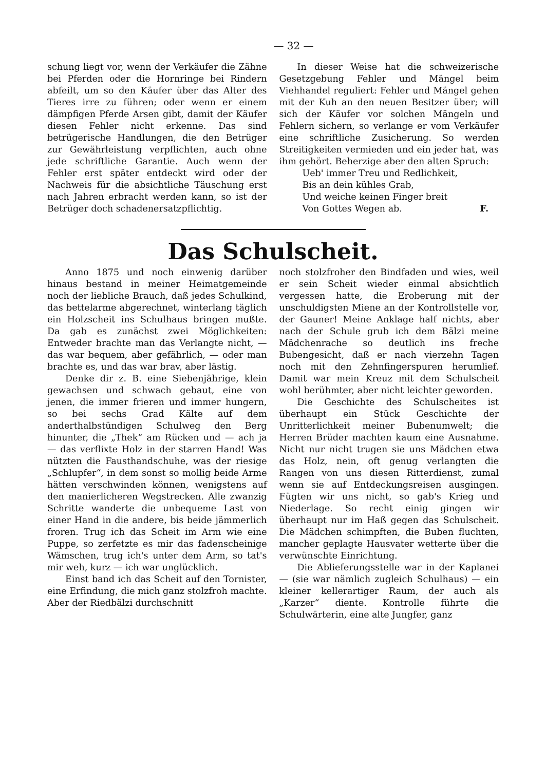— 32 —
schung liegt vor, wenn der Verkäufer die Zähne bei Pferden oder die Hornringe bei Rindern abfeilt, um so den Käufer über das Alter des Tieres irre zu führen; oder wenn er einem dämpfigen Pferde Arsen gibt, damit der Käufer diesen Fehler nicht erkenne. Das sind betrügerische Handlungen, die den Betrüger zur Gewährleistung verpflichten, auch ohne jede schriftliche Garantie. Auch wenn der Fehler erst später entdeckt wird oder der Nachweis für die absichtliche Täuschung erst nach Jahren erbracht werden kann, so ist der Betrüger doch schadenersatzpflichtig.
In dieser Weise hat die schweizerische Gesetzgebung Fehler und Mängel beim Viehhandel reguliert: Fehler und Mängel gehen mit der Kuh an den neuen Besitzer über; will sich der Käufer vor solchen Mängeln und Fehlern sichern, so verlange er vom Verkäufer eine schriftliche Zusicherung. So werden Streitigkeiten vermieden und ein jeder hat, was ihm gehört. Beherzige aber den alten Spruch:
Ueb' immer Treu und Redlichkeit,
Bis an dein kühles Grab,
Und weiche keinen Finger breit
Von Gottes Wegen ab.
F.
Das Schulscheit.
Anno 1875 und noch einwenig darüber hinaus bestand in meiner Heimatgemeinde noch der liebliche Brauch, daß jedes Schulkind, das bettelarme abgerechnet, winterlang täglich ein Holzscheit ins Schulhaus bringen mußte. Da gab es zunächst zwei Möglichkeiten: Entweder brachte man das Verlangte nicht, — das war bequem, aber gefährlich, — oder man brachte es, und das war brav, aber lästig.
Denke dir z. B. eine Siebenjährige, klein gewachsen und schwach gebaut, eine von jenen, die immer frieren und immer hungern, so bei sechs Grad Kälte auf dem anderthalbstündigen Schulweg den Berg hinunter, die „Thek“ am Rücken und — ach ja — das verflixte Holz in der starren Hand! Was nützten die Fausthandschuhe, was der riesige „Schlupfer“, in dem sonst so mollig beide Arme hätten verschwinden können, wenigstens auf den manierlicheren Wegstrecken. Alle zwanzig Schritte wanderte die unbequeme Last von einer Hand in die andere, bis beide jämmerlich froren. Trug ich das Scheit im Arm wie eine Puppe, so zerfetzte es mir das fadenscheinige Wämschen, trug ich's unter dem Arm, so tat's mir weh, kurz — ich war unglücklich.
Einst band ich das Scheit auf den Tornister, eine Erfindung, die mich ganz stolzfroh machte. Aber der Riedbälzi durchschnitt
noch stolzfroher den Bindfaden und wies, weil er sein Scheit wieder einmal absichtlich vergessen hatte, die Eroberung mit der unschuldigsten Miene an der Kontrollstelle vor, der Gauner! Meine Anklage half nichts, aber nach der Schule grub ich dem Bälzi meine Mädchenrache so deutlich ins freche Bubengesicht, daß er nach vierzehn Tagen noch mit den Zehnfingerspuren herumlief. Damit war mein Kreuz mit dem Schulscheit wohl berühmter, aber nicht leichter geworden.
Die Geschichte des Schulscheites ist überhaupt ein Stück Geschichte der Unritterlichkeit meiner Bubenumwelt; die Herren Brüder machten kaum eine Ausnahme. Nicht nur nicht trugen sie uns Mädchen etwa das Holz, nein, oft genug verlangten die Rangen von uns diesen Ritterdienst, zumal wenn sie auf Entdeckungsreisen ausgingen. Fügten wir uns nicht, so gab's Krieg und Niederlage. So recht einig gingen wir überhaupt nur im Haß gegen das Schulscheit. Die Mädchen schimpften, die Buben fluchten, mancher geplagte Hausvater wetterte über die verwünschte Einrichtung.
Die Ablieferungsstelle war in der Kaplanei — (sie war nämlich zugleich Schulhaus) — ein kleiner kellerartiger Raum, der auch als „Karzer“ diente. Kontrolle führte die Schulwärterin, eine alte Jungfer, ganz